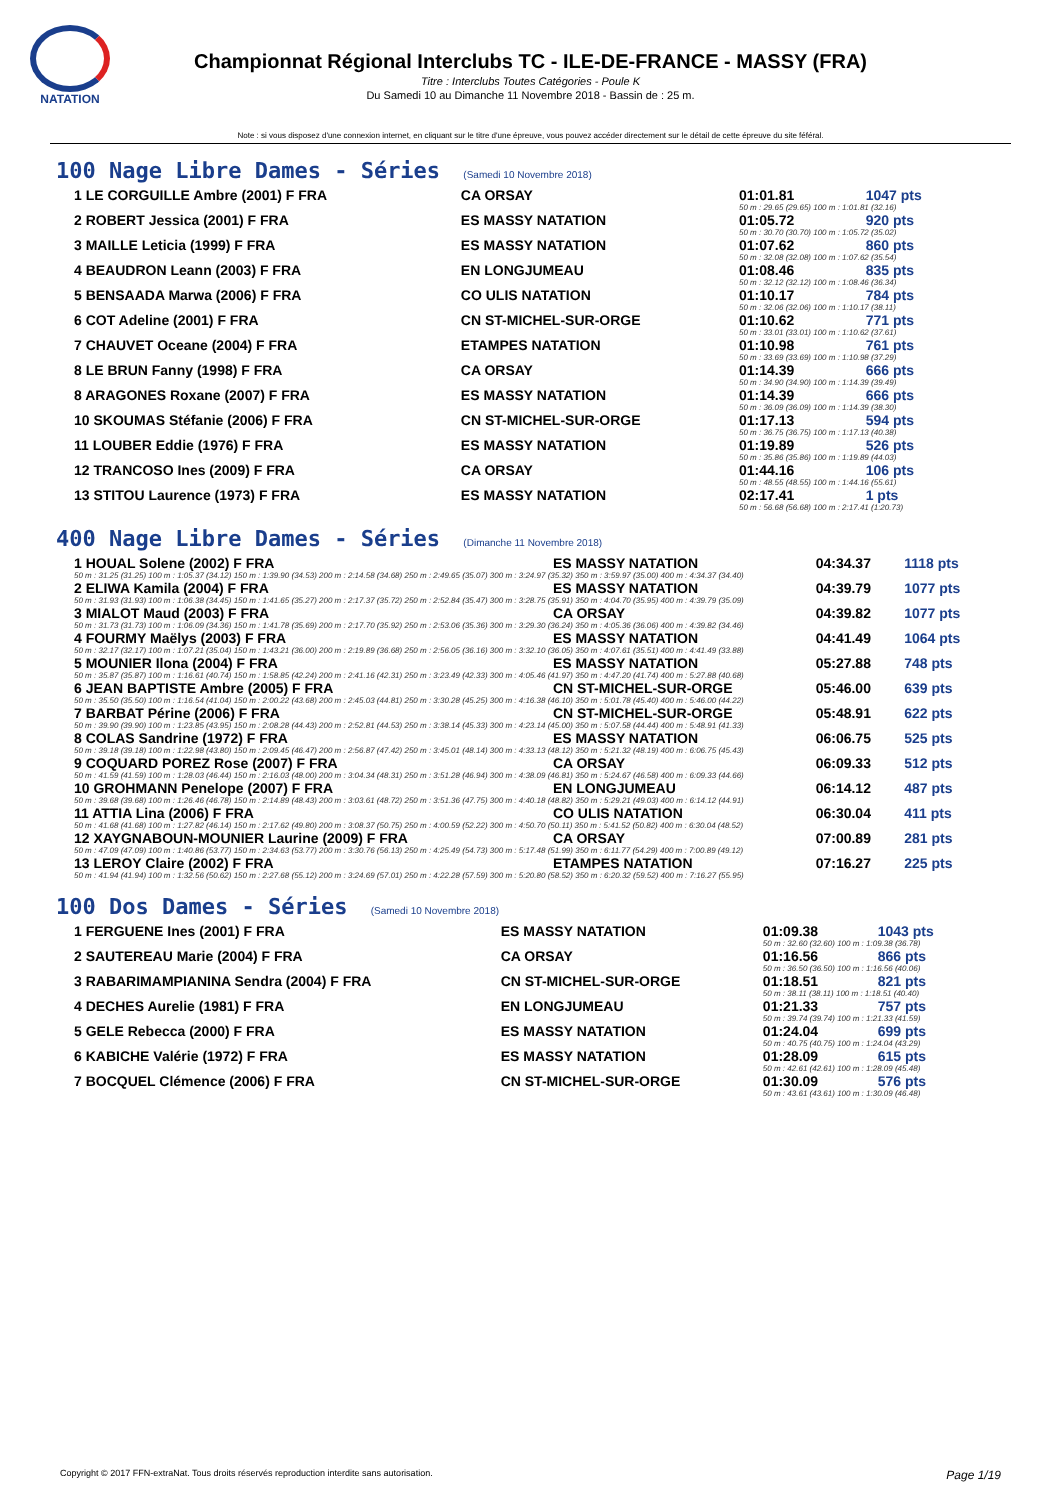NATATION
Championnat Régional Interclubs TC - ILE-DE-FRANCE - MASSY (FRA)
Titre : Interclubs Toutes Catégories - Poule K
Du Samedi 10 au Dimanche 11 Novembre 2018 - Bassin de : 25 m.
Note : si vous disposez d'une connexion internet, en cliquant sur le titre d'une épreuve, vous pouvez accéder directement sur le détail de cette épreuve du site féféral.
100 Nage Libre Dames - Séries (Samedi 10 Novembre 2018)
| 1 LE CORGUILLE Ambre (2001) F FRA | CA ORSAY | 01:01.81 | 1047 pts |
| | | 50 m : 29.65 (29.65) 100 m : 1:01.81 (32.16) | |
| 2 ROBERT Jessica (2001) F FRA | ES MASSY NATATION | 01:05.72 | 920 pts |
| | | 50 m : 30.70 (30.70) 100 m : 1:05.72 (35.02) | |
| 3 MAILLE Leticia (1999) F FRA | ES MASSY NATATION | 01:07.62 | 860 pts |
| | | 50 m : 32.08 (32.08) 100 m : 1:07.62 (35.54) | |
| 4 BEAUDRON Leann (2003) F FRA | EN LONGJUMEAU | 01:08.46 | 835 pts |
| | | 50 m : 32.12 (32.12) 100 m : 1:08.46 (36.34) | |
| 5 BENSAADA Marwa (2006) F FRA | CO ULIS NATATION | 01:10.17 | 784 pts |
| | | 50 m : 32.06 (32.06) 100 m : 1:10.17 (38.11) | |
| 6 COT Adeline (2001) F FRA | CN ST-MICHEL-SUR-ORGE | 01:10.62 | 771 pts |
| | | 50 m : 33.01 (33.01) 100 m : 1:10.62 (37.61) | |
| 7 CHAUVET Oceane (2004) F FRA | ETAMPES NATATION | 01:10.98 | 761 pts |
| | | 50 m : 33.69 (33.69) 100 m : 1:10.98 (37.29) | |
| 8 LE BRUN Fanny (1998) F FRA | CA ORSAY | 01:14.39 | 666 pts |
| | | 50 m : 34.90 (34.90) 100 m : 1:14.39 (39.49) | |
| 8 ARAGONES Roxane (2007) F FRA | ES MASSY NATATION | 01:14.39 | 666 pts |
| | | 50 m : 36.09 (36.09) 100 m : 1:14.39 (38.30) | |
| 10 SKOUMAS Stéfanie (2006) F FRA | CN ST-MICHEL-SUR-ORGE | 01:17.13 | 594 pts |
| | | 50 m : 36.75 (36.75) 100 m : 1:17.13 (40.38) | |
| 11 LOUBER Eddie (1976) F FRA | ES MASSY NATATION | 01:19.89 | 526 pts |
| | | 50 m : 35.86 (35.86) 100 m : 1:19.89 (44.03) | |
| 12 TRANCOSO Ines (2009) F FRA | CA ORSAY | 01:44.16 | 106 pts |
| | | 50 m : 48.55 (48.55) 100 m : 1:44.16 (55.61) | |
| 13 STITOU Laurence (1973) F FRA | ES MASSY NATATION | 02:17.41 | 1 pts |
| | | 50 m : 56.68 (56.68) 100 m : 2:17.41 (1:20.73) | |
400 Nage Libre Dames - Séries (Dimanche 11 Novembre 2018)
| 1 HOUAL Solene (2002) F FRA | ES MASSY NATATION | 04:34.37 | 1118 pts |
| 50 m : 31.25 (31.25) 100 m : 1:05.37 (34.12) 150 m : 1:39.90 (34.53) 200 m : 2:14.58 (34.68) 250 m : 2:49.65 (35.07) 300 m : 3:24.97 (35.32) 350 m : 3:59.97 (35.00) 400 m : 4:34.37 (34.40) | | | |
| 2 ELIWA Kamila (2004) F FRA | ES MASSY NATATION | 04:39.79 | 1077 pts |
| 50 m : 31.93 (31.93) 100 m : 1:06.38 (34.45) 150 m : 1:41.65 (35.27) 200 m : 2:17.37 (35.72) 250 m : 2:52.84 (35.47) 300 m : 3:28.75 (35.91) 350 m : 4:04.70 (35.95) 400 m : 4:39.79 (35.09) | | | |
| 3 MIALOT Maud (2003) F FRA | CA ORSAY | 04:39.82 | 1077 pts |
| 50 m : 31.73 (31.73) 100 m : 1:06.09 (34.36) 150 m : 1:41.78 (35.69) 200 m : 2:17.70 (35.92) 250 m : 2:53.06 (35.36) 300 m : 3:29.30 (36.24) 350 m : 4:05.36 (36.06) 400 m : 4:39.82 (34.46) | | | |
| 4 FOURMY Maëlys (2003) F FRA | ES MASSY NATATION | 04:41.49 | 1064 pts |
| 50 m : 32.17 (32.17) 100 m : 1:07.21 (35.04) 150 m : 1:43.21 (36.00) 200 m : 2:19.89 (36.68) 250 m : 2:56.05 (36.16) 300 m : 3:32.10 (36.05) 350 m : 4:07.61 (35.51) 400 m : 4:41.49 (33.88) | | | |
| 5 MOUNIER Ilona (2004) F FRA | ES MASSY NATATION | 05:27.88 | 748 pts |
| 50 m : 35.87 (35.87) 100 m : 1:16.61 (40.74) 150 m : 1:58.85 (42.24) 200 m : 2:41.16 (42.31) 250 m : 3:23.49 (42.33) 300 m : 4:05.46 (41.97) 350 m : 4:47.20 (41.74) 400 m : 5:27.88 (40.68) | | | |
| 6 JEAN BAPTISTE Ambre (2005) F FRA | CN ST-MICHEL-SUR-ORGE | 05:46.00 | 639 pts |
| 50 m : 35.50 (35.50) 100 m : 1:16.54 (41.04) 150 m : 2:00.22 (43.68) 200 m : 2:45.03 (44.81) 250 m : 3:30.28 (45.25) 300 m : 4:16.38 (46.10) 350 m : 5:01.78 (45.40) 400 m : 5:46.00 (44.22) | | | |
| 7 BARBAT Périne (2006) F FRA | CN ST-MICHEL-SUR-ORGE | 05:48.91 | 622 pts |
| 50 m : 39.90 (39.90) 100 m : 1:23.85 (43.95) 150 m : 2:08.28 (44.43) 200 m : 2:52.81 (44.53) 250 m : 3:38.14 (45.33) 300 m : 4:23.14 (45.00) 350 m : 5:07.58 (44.44) 400 m : 5:48.91 (41.33) | | | |
| 8 COLAS Sandrine (1972) F FRA | ES MASSY NATATION | 06:06.75 | 525 pts |
| 50 m : 39.18 (39.18) 100 m : 1:22.98 (43.80) 150 m : 2:09.45 (46.47) 200 m : 2:56.87 (47.42) 250 m : 3:45.01 (48.14) 300 m : 4:33.13 (48.12) 350 m : 5:21.32 (48.19) 400 m : 6:06.75 (45.43) | | | |
| 9 COQUARD POREZ Rose (2007) F FRA | CA ORSAY | 06:09.33 | 512 pts |
| 50 m : 41.59 (41.59) 100 m : 1:28.03 (46.44) 150 m : 2:16.03 (48.00) 200 m : 3:04.34 (48.31) 250 m : 3:51.28 (46.94) 300 m : 4:38.09 (46.81) 350 m : 5:24.67 (46.58) 400 m : 6:09.33 (44.66) | | | |
| 10 GROHMANN Penelope (2007) F FRA | EN LONGJUMEAU | 06:14.12 | 487 pts |
| 50 m : 39.68 (39.68) 100 m : 1:26.46 (46.78) 150 m : 2:14.89 (48.43) 200 m : 3:03.61 (48.72) 250 m : 3:51.36 (47.75) 300 m : 4:40.18 (48.82) 350 m : 5:29.21 (49.03) 400 m : 6:14.12 (44.91) | | | |
| 11 ATTIA Lina (2006) F FRA | CO ULIS NATATION | 06:30.04 | 411 pts |
| 50 m : 41.68 (41.68) 100 m : 1:27.82 (46.14) 150 m : 2:17.62 (49.80) 200 m : 3:08.37 (50.75) 250 m : 4:00.59 (52.22) 300 m : 4:50.70 (50.11) 350 m : 5:41.52 (50.82) 400 m : 6:30.04 (48.52) | | | |
| 12 XAYGNABOUN-MOUNIER Laurine (2009) F FRA | CA ORSAY | 07:00.89 | 281 pts |
| 50 m : 47.09 (47.09) 100 m : 1:40.86 (53.77) 150 m : 2:34.63 (53.77) 200 m : 3:30.76 (56.13) 250 m : 4:25.49 (54.73) 300 m : 5:17.48 (51.99) 350 m : 6:11.77 (54.29) 400 m : 7:00.89 (49.12) | | | |
| 13 LEROY Claire (2002) F FRA | ETAMPES NATATION | 07:16.27 | 225 pts |
| 50 m : 41.94 (41.94) 100 m : 1:32.56 (50.62) 150 m : 2:27.68 (55.12) 200 m : 3:24.69 (57.01) 250 m : 4:22.28 (57.59) 300 m : 5:20.80 (58.52) 350 m : 6:20.32 (59.52) 400 m : 7:16.27 (55.95) | | | |
100 Dos Dames - Séries (Samedi 10 Novembre 2018)
| 1 FERGUENE Ines (2001) F FRA | ES MASSY NATATION | 01:09.38 | 1043 pts |
| | | 50 m : 32.60 (32.60) 100 m : 1:09.38 (36.78) | |
| 2 SAUTEREAU Marie (2004) F FRA | CA ORSAY | 01:16.56 | 866 pts |
| | | 50 m : 36.50 (36.50) 100 m : 1:16.56 (40.06) | |
| 3 RABARIMAMPIANINA Sendra (2004) F FRA | CN ST-MICHEL-SUR-ORGE | 01:18.51 | 821 pts |
| | | 50 m : 38.11 (38.11) 100 m : 1:18.51 (40.40) | |
| 4 DECHES Aurelie (1981) F FRA | EN LONGJUMEAU | 01:21.33 | 757 pts |
| | | 50 m : 39.74 (39.74) 100 m : 1:21.33 (41.59) | |
| 5 GELE Rebecca (2000) F FRA | ES MASSY NATATION | 01:24.04 | 699 pts |
| | | 50 m : 40.75 (40.75) 100 m : 1:24.04 (43.29) | |
| 6 KABICHE Valérie (1972) F FRA | ES MASSY NATATION | 01:28.09 | 615 pts |
| | | 50 m : 42.61 (42.61) 100 m : 1:28.09 (45.48) | |
| 7 BOCQUEL Clémence (2006) F FRA | CN ST-MICHEL-SUR-ORGE | 01:30.09 | 576 pts |
| | | 50 m : 43.61 (43.61) 100 m : 1:30.09 (46.48) | |
Copyright © 2017 FFN-extraNat. Tous droits réservés reproduction interdite sans autorisation. Page 1/19